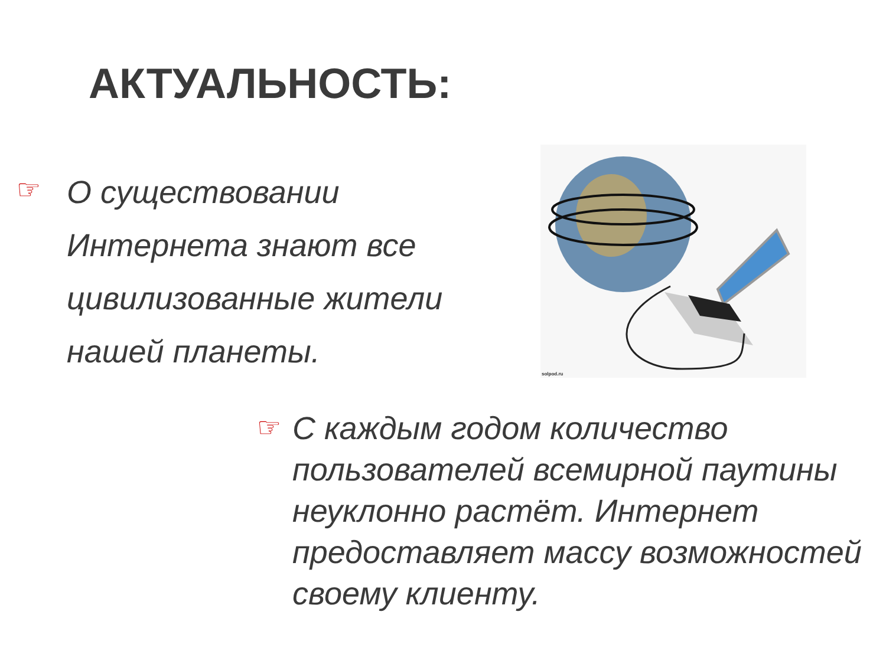АКТУАЛЬНОСТЬ:
☞
О существовании Интернета знают все цивилизованные жители нашей планеты.
solpod.ru
☞
С каждым годом количество пользователей всемирной паутины неуклонно растёт. Интернет предоставляет массу возможностей своему клиенту.